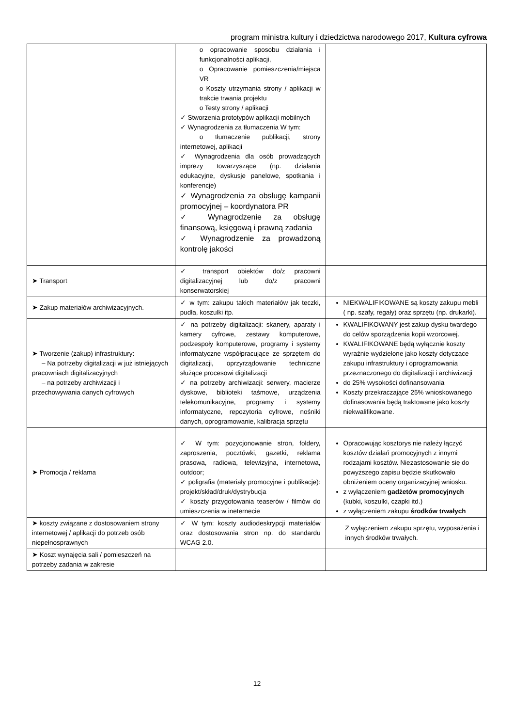program ministra kultury i dziedzictwa narodowego 2017, Kultura cyfrowa
| | o opracowanie sposobu działania i funkcjonalności aplikacji, o Opracowanie pomieszczenia/miejsca VR o Koszty utrzymania strony / aplikacji w trakcie trwania projektu o Testy strony / aplikacji ✓ Stworzenia prototypów aplikacji mobilnych ✓ Wynagrodzenia za tłumaczenia W tym: o tłumaczenie publikacji, strony internetowej, aplikacji ✓ Wynagrodzenia dla osób prowadzących imprezy towarzyszące (np. działania edukacyjne, dyskusje panelowe, spotkania i konferencje) ✓ Wynagrodzenia za obsługę kampanii promocyjnej – koordynatora PR ✓ Wynagrodzenie za obsługę finansową, księgową i prawną zadania ✓ Wynagrodzenie za prowadzoną kontrolę jakości | |
| ➤ Transport | ✓ transport obiektów do/z pracowni digitalizacyjnej lub do/z pracowni konserwatorskiej | |
| ➤ Zakup materiałów archiwizacyjnych. | ✓ w tym: zakupu takich materiałów jak teczki, pudła, koszulki itp. | NIEKWALIFIKOWANE są koszty zakupu mebli ( np. szafy, regały) oraz sprzętu (np. drukarki). |
| ➤ Tworzenie (zakup) infrastruktury: – Na potrzeby digitalizacji w już istniejących pracowniach digitalizacyjnych – na potrzeby archiwizacji i przechowywania danych cyfrowych | ✓ na potrzeby digitalizacji: skanery, aparaty i kamery cyfrowe, zestawy komputerowe, podzespoły komputerowe, programy i systemy informatyczne współpracujące ze sprzętem do digitalizacji, oprzyrządowanie techniczne służące procesowi digitalizacji ✓ na potrzeby archiwizacji: serwery, macierze dyskowe, biblioteki taśmowe, urządzenia telekomunikacyjne, programy i systemy informatyczne, repozytoria cyfrowe, nośniki danych, oprogramowanie, kalibracja sprzętu | KWALIFIKOWANY jest zakup dysku twardego do celów sporządzenia kopii wzorcowej. KWALIFIKOWANE będą wyłącznie koszty wyraźnie wydzielone jako koszty dotyczące zakupu infrastruktury i oprogramowania przeznaczonego do digitalizacji i archiwizacji do 25% wysokości dofinansowania Koszty przekraczające 25% wnioskowanego dofinasowania będą traktowane jako koszty niekwalifikowane. |
| ➤ Promocja / reklama | ✓ W tym: pozycjonowanie stron, foldery, zaproszenia, pocztówki, gazetki, reklama prasowa, radiowa, telewizyjna, internetowa, outdoor; ✓ poligrafia (materiały promocyjne i publikacje): projekt/skład/druk/dystrybucja ✓ koszty przygotowania teaserów / filmów do umieszczenia w ineternecie | Opracowując kosztorys nie należy łączyć kosztów działań promocyjnych z innymi rodzajami kosztów. Niezastosowanie się do powyższego zapisu będzie skutkowało obniżeniem oceny organizacyjnej wniosku. z wyłączeniem gadżetów promocyjnych (kubki, koszulki, czapki itd.) z wyłączeniem zakupu środków trwałych |
| ➤ koszty związane z dostosowaniem strony internetowej / aplikacji do potrzeb osób niepełnosprawnych | ✓ W tym: koszty audiodeskrypcji materiałów oraz dostosowania stron np. do standardu WCAG 2.0. | Z wyłączeniem zakupu sprzętu, wyposażenia i innych środków trwałych. |
| ➤ Koszt wynajęcia sali / pomieszczeń na potrzeby zadania w zakresie | | |
12